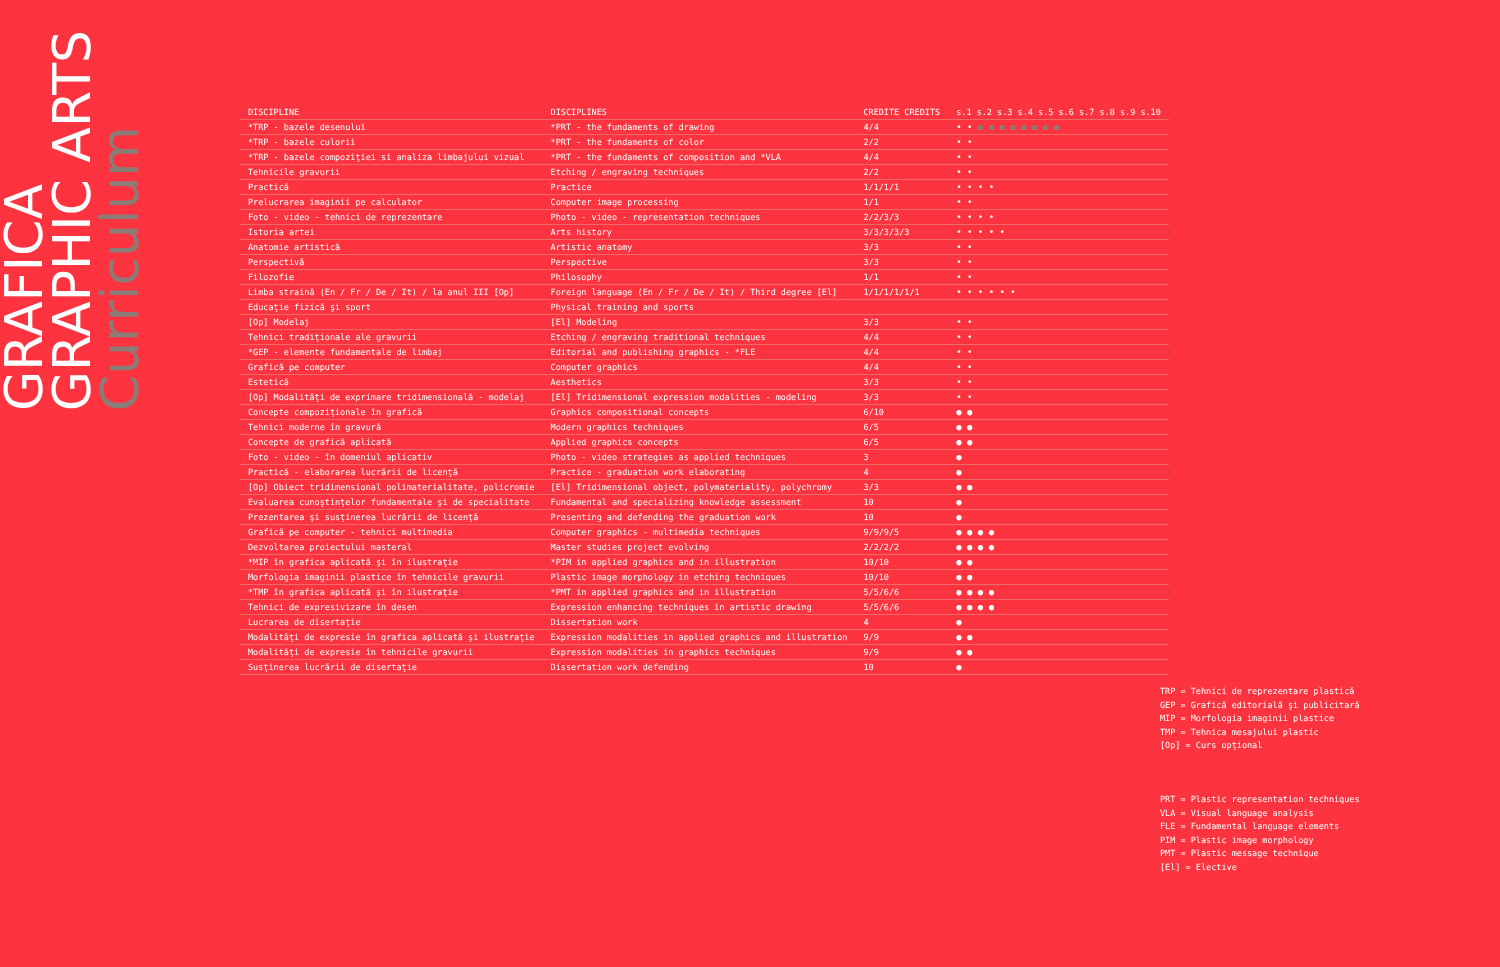GRAFICĂ
GRAPHIC ARTS
Curriculum
| DISCIPLINE | DISCIPLINES | CREDITE CREDITS | s.1 s.2 s.3 s.4 s.5 s.6 s.7 s.8 s.9 s.10 |
| --- | --- | --- | --- |
| *TRP - bazele desenului | *PRT - the fundaments of drawing | 4/4 | • • ● ● ● ● ● ● ● ● |
| *TRP - bazele culorii | *PRT - the fundaments of color | 2/2 | • • |
| *TRP - bazele compoziţiei si analiza limbajului vizual | *PRT - the fundaments of composition and *VLA | 4/4 | • • |
| Tehnicile gravurii | Etching / engraving techniques | 2/2 | • • |
| Practică | Practice | 1/1/1/1 | • • • • |
| Prelucrarea imaginii pe calculator | Computer image processing | 1/1 | • • |
| Foto - video - tehnici de reprezentare | Photo - video - representation techniques | 2/2/3/3 | • • • • |
| Istoria artei | Arts history | 3/3/3/3/3 | • • • • • |
| Anatomie artistică | Artistic anatomy | 3/3 | • • |
| Perspectivă | Perspective | 3/3 | • • |
| Filozofie | Philosophy | 1/1 | • • |
| Limba straină (En / Fr / De / It) / la anul III [Op] | Foreign language (En / Fr / De / It) / Third degree [El] | 1/1/1/1/1/1 | • • • • • • |
| Educaţie fizică şi sport | Physical training and sports | | |
| [Op] Modelaj | [El] Modeling | 3/3 | • • |
| Tehnici tradiţionale ale gravurii | Etching / engraving traditional techniques | 4/4 | • • |
| *GEP - elemente fundamentale de limbaj | Editorial and publishing graphics - *FLE | 4/4 | • • |
| Grafică pe computer | Computer graphics | 4/4 | • • |
| Estetică | Aesthetics | 3/3 | • • |
| [Op] Modalităţi de exprimare tridimensională - modelaj | [El] Tridimensional expression modalities - modeling | 3/3 | • • |
| Concepte compoziţionale în grafică | Graphics compositional concepts | 6/10 | ● ● |
| Tehnici moderne în gravură | Modern graphics techniques | 6/5 | ● ● |
| Concepte de grafică aplicată | Applied graphics concepts | 6/5 | ● ● |
| Foto - video - în domeniul aplicativ | Photo - video strategies as applied techniques | 3 | ● |
| Practică - elaborarea lucrării de licenţă | Practice - graduation work elaborating | 4 | ● |
| [Op] Obiect tridimensional polimaterialitate, policromie | [El] Tridimensional object, polymateriality, polychromy | 3/3 | ● ● |
| Evaluarea cunoştinţelor fundamentale şi de specialitate | Fundamental and specializing knowledge assessment | 10 | ● |
| Prezentarea şi susţinerea lucrării de licenţă | Presenting and defending the graduation work | 10 | ● |
| Grafică pe computer - tehnici multimedia | Computer graphics - multimedia techniques | 9/9/9/5 | ● ● ● ● |
| Dezvoltarea proiectului masteral | Master studies project evolving | 2/2/2/2 | ● ● ● ● |
| *MIP în grafica aplicată şi în ilustraţie | *PIM in applied graphics and in illustration | 10/10 | ● ● |
| Morfologia imaginii plastice în tehnicile gravurii | Plastic image morphology in etching techniques | 10/10 | ● ● |
| *TMP în grafica aplicată şi în ilustraţie | *PMT in applied graphics and in illustration | 5/5/6/6 | ● ● ● ● |
| Tehnici de expresivizare în desen | Expression enhancing techniques in artistic drawing | 5/5/6/6 | ● ● ● ● |
| Lucrarea de disertaţie | Dissertation work | 4 | ● |
| Modalităţi de expresie în grafica aplicată şi ilustraţie | Expression modalities in applied graphics and illustration | 9/9 | ● ● |
| Modalităţi de expresie în tehnicile gravurii | Expression modalities in graphics techniques | 9/9 | ● ● |
| Susţinerea lucrării de disertaţie | Dissertation work defending | 10 | ● |
TRP = Tehnici de reprezentare plastică
GEP = Grafică editorială şi publicitară
MIP = Morfologia imaginii plastice
TMP = Tehnica mesajului plastic
[Op] = Curs opţional
PRT = Plastic representation techniques
VLA = Visual language analysis
FLE = Fundamental language elements
PIM = Plastic image morphology
PMT = Plastic message technique
[El] = Elective